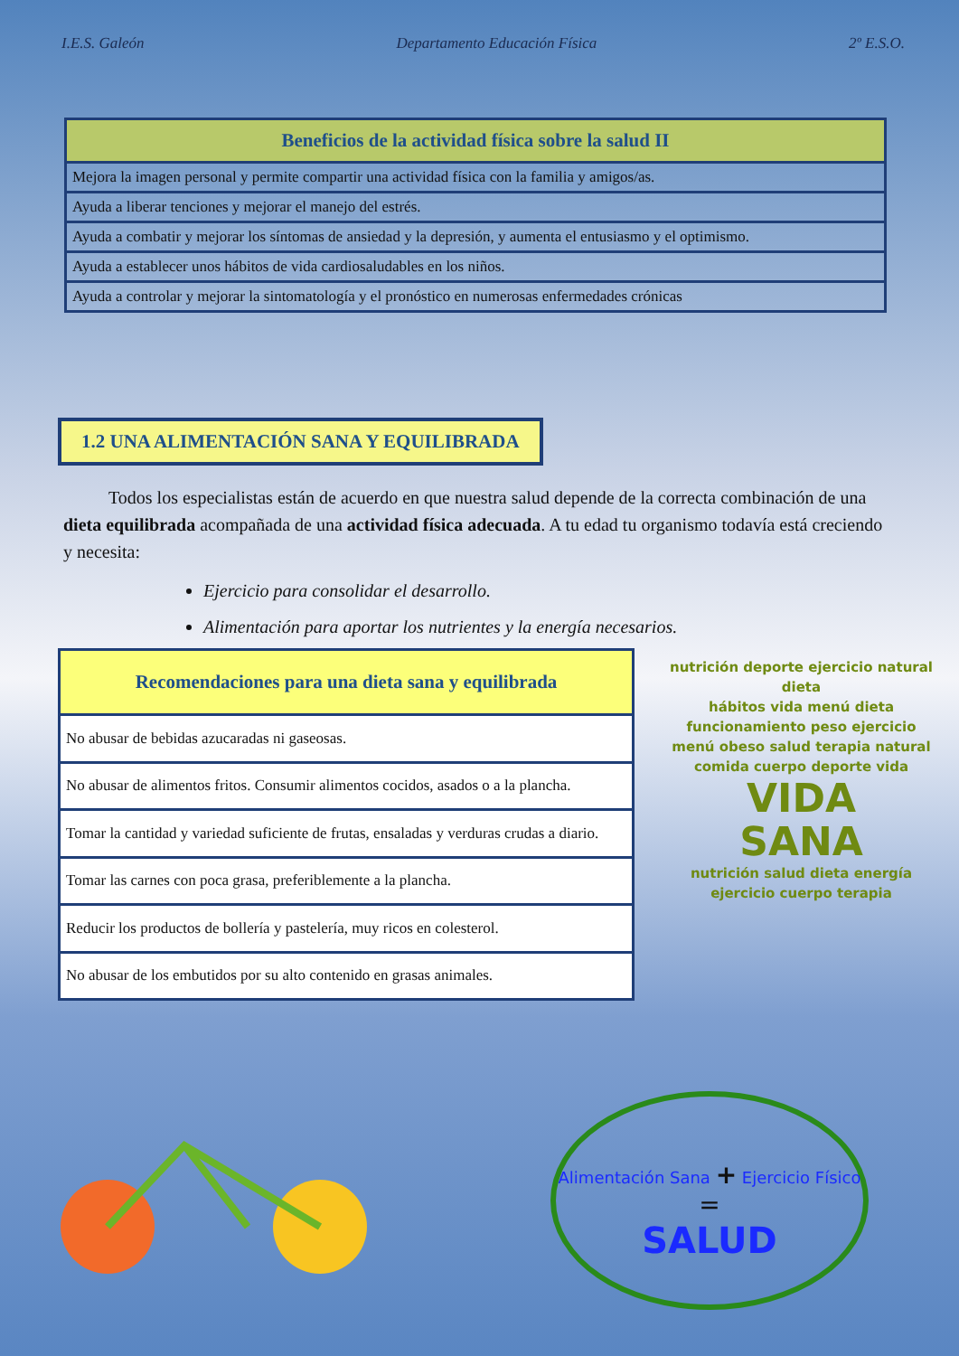I.E.S. Galeón Departamento Educación Física 2º E.S.O.
| Beneficios de la actividad física sobre la salud II |
| --- |
| Mejora la imagen personal y permite compartir una actividad física con la familia y amigos/as. |
| Ayuda a liberar tenciones y mejorar el manejo del estrés. |
| Ayuda a combatir y mejorar los síntomas de ansiedad y la depresión, y aumenta el entusiasmo y el optimismo. |
| Ayuda a establecer unos hábitos de vida cardiosaludables en los niños. |
| Ayuda a controlar y mejorar la sintomatología y el pronóstico en numerosas enfermedades crónicas |
1.2 UNA ALIMENTACIÓN SANA Y EQUILIBRADA
Todos los especialistas están de acuerdo en que nuestra salud depende de la correcta combinación de una dieta equilibrada acompañada de una actividad física adecuada. A tu edad tu organismo todavía está creciendo y necesita:
Ejercicio para consolidar el desarrollo.
Alimentación para aportar los nutrientes y la energía necesarios.
| Recomendaciones para una dieta sana y equilibrada |
| --- |
| No abusar de bebidas azucaradas ni gaseosas. |
| No abusar de alimentos fritos. Consumir alimentos cocidos, asados o a la plancha. |
| Tomar la cantidad y variedad suficiente de frutas, ensaladas y verduras crudas a diario. |
| Tomar las carnes con poca grasa, preferiblemente a la plancha. |
| Reducir los productos de bollería y pastelería, muy ricos en colesterol. |
| No abusar de los embutidos por su alto contenido en grasas animales. |
nutrición deporte ejercicio natural dieta
hábitos vida menú dieta funcionamiento peso ejercicio
menú obeso salud terapia natural comida cuerpo deporte vida
VIDA
SANA
nutrición salud dieta energía ejercicio cuerpo terapia
Alimentación Sana + Ejercicio Físico
=
SALUD